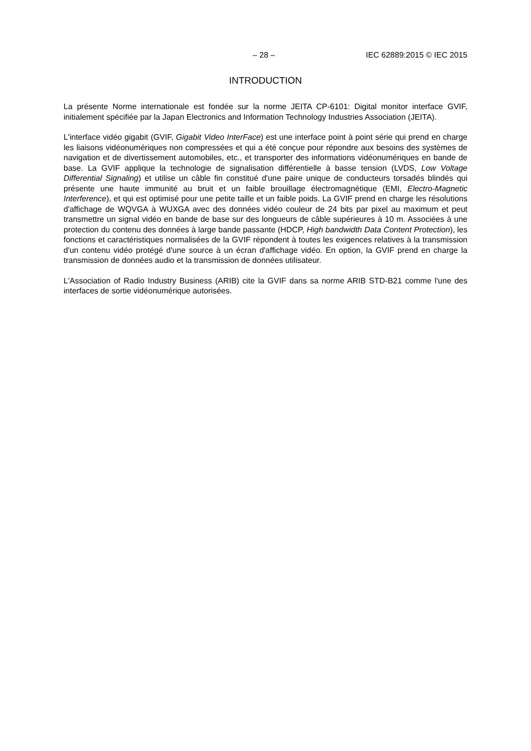– 28 – IEC 62889:2015 © IEC 2015
INTRODUCTION
La présente Norme internationale est fondée sur la norme JEITA CP-6101: Digital monitor interface GVIF, initialement spécifiée par la Japan Electronics and Information Technology Industries Association (JEITA).
L'interface vidéo gigabit (GVIF, Gigabit Video InterFace) est une interface point à point série qui prend en charge les liaisons vidéonumériques non compressées et qui a été conçue pour répondre aux besoins des systèmes de navigation et de divertissement automobiles, etc., et transporter des informations vidéonumériques en bande de base. La GVIF applique la technologie de signalisation différentielle à basse tension (LVDS, Low Voltage Differential Signaling) et utilise un câble fin constitué d'une paire unique de conducteurs torsadés blindés qui présente une haute immunité au bruit et un faible brouillage électromagnétique (EMI, Electro-Magnetic Interference), et qui est optimisé pour une petite taille et un faible poids. La GVIF prend en charge les résolutions d'affichage de WQVGA à WUXGA avec des données vidéo couleur de 24 bits par pixel au maximum et peut transmettre un signal vidéo en bande de base sur des longueurs de câble supérieures à 10 m. Associées à une protection du contenu des données à large bande passante (HDCP, High bandwidth Data Content Protection), les fonctions et caractéristiques normalisées de la GVIF répondent à toutes les exigences relatives à la transmission d'un contenu vidéo protégé d'une source à un écran d'affichage vidéo. En option, la GVIF prend en charge la transmission de données audio et la transmission de données utilisateur.
L'Association of Radio Industry Business (ARIB) cite la GVIF dans sa norme ARIB STD-B21 comme l'une des interfaces de sortie vidéonumérique autorisées.